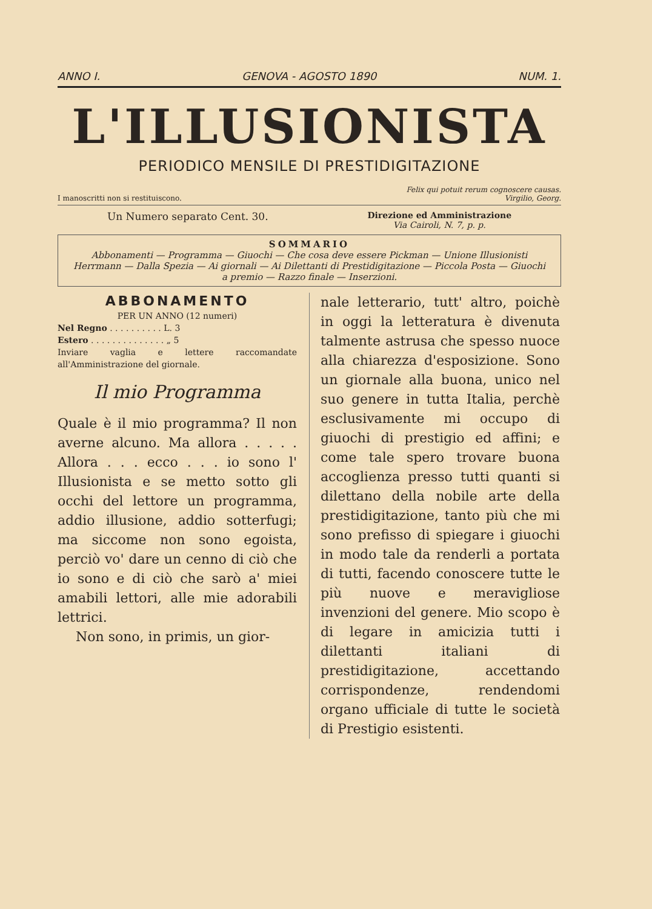ANNO I. GENOVA - AGOSTO 1890 NUM. 1.
L'ILLUSIONISTA
PERIODICO MENSILE DI PRESTIDIGITAZIONE
I manoscritti non si restituiscono. Felix qui potuit rerum cognoscere causas.
Virgilio, Georg.
Un Numero separato Cent. 30. Direzione ed Amministrazione
Via Cairoli, N. 7, p. p.
SOMMARIO
Abbonamenti — Programma — Giuochi — Che cosa deve essere Pickman — Unione Illusionisti Herrmann — Dalla Spezia — Ai giornali — Ai Dilettanti di Prestidigitazione — Piccola Posta — Giuochi a premio — Razzo finale — Inserzioni.
ABBONAMENTO
PER UN ANNO (12 numeri)
Nel Regno . . . . . . . . . . L. 3
Estero . . . . . . . . . . . . . . „ 5
Inviare vaglia e lettere raccomandate all'Amministrazione del giornale.
Il mio Programma
Quale è il mio programma? Il non averne alcuno. Ma allora . . . . . Allora . . . ecco . . . io sono l' Illusionista e se metto sotto gli occhi del lettore un programma, addio illusione, addio sotterfugi; ma siccome non sono egoista, perciò vo' dare un cenno di ciò che io sono e di ciò che sarò a' miei amabili lettori, alle mie adorabili lettrici.
Non sono, in primis, un gior-
nale letterario, tutt' altro, poichè in oggi la letteratura è divenuta talmente astrusa che spesso nuoce alla chiarezza d'esposizione. Sono un giornale alla buona, unico nel suo genere in tutta Italia, perchè esclusivamente mi occupo di giuochi di prestigio ed affini; e come tale spero trovare buona accoglienza presso tutti quanti si dilettano della nobile arte della prestidigitazione, tanto più che mi sono prefisso di spiegare i giuochi in modo tale da renderli a portata di tutti, facendo conoscere tutte le più nuove e meravigliose invenzioni del genere. Mio scopo è di legare in amicizia tutti i dilettanti italiani di prestidigitazione, accettando corrispondenze, rendendomi organo ufficiale di tutte le società di Prestigio esistenti.